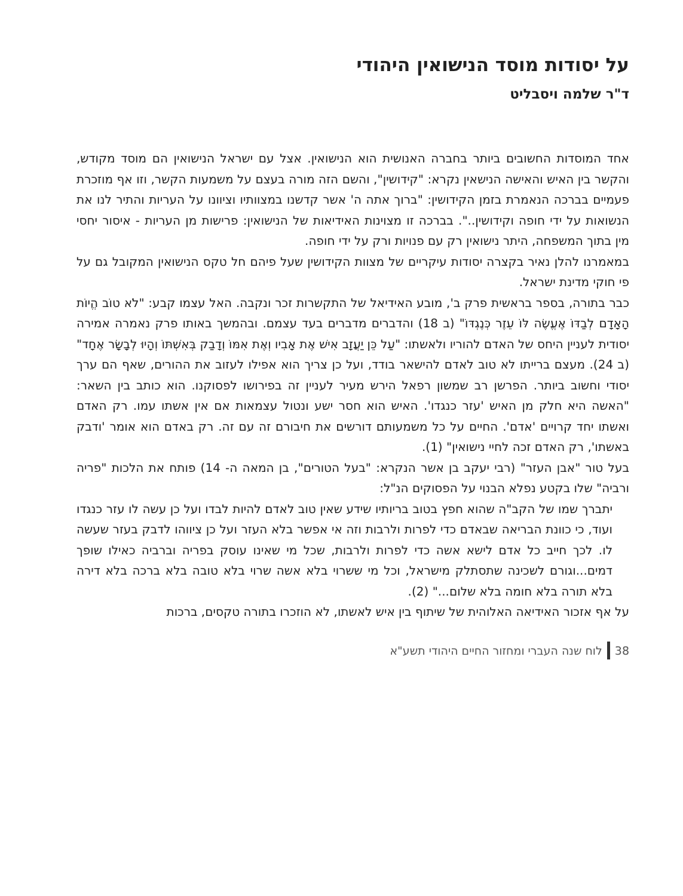על יסודות מוסד הנישואין היהודי
ד"ר שלמה ויסבליט
אחד המוסדות החשובים ביותר בחברה האנושית הוא הנישואין. אצל עם ישראל הנישואין הם מוסד מקודש, והקשר בין האיש והאישה הנישאין נקרא: "קידושין", והשם הזה מורה בעצם על משמעות הקשר, וזו אף מוזכרת פעמיים בברכה הנאמרת בזמן הקידושין: "ברוך אתה ה' אשר קדשנו במצוותיו וציוונו על העריות והתיר לנו את הנשואות על ידי חופה וקידושין..". בברכה זו מצוינות האידיאות של הנישואין: פרישות מן העריות - איסור יחסי מין בתוך המשפחה, היתר נישואין רק עם פנויות ורק על ידי חופה.
במאמרנו להלן נאיר בקצרה יסודות עיקריים של מצוות הקידושין שעל פיהם חל טקס הנישואין המקובל גם על פי חוקי מדינת ישראל.
כבר בתורה, בספר בראשית פרק ב', מובע האידיאל של התקשרות זכר ונקבה. האל עצמו קבע: "לֹא טוֹב הֱיוֹת הָאָדָם לְבַדּוֹ אֶעֱשֶׂה לּוֹ עֵזֶר כְּנֶגְדּוֹ" (ב 18) והדברים מדברים בעד עצמם. ובהמשך באותו פרק נאמרה אמירה יסודית לעניין היחס של האדם להוריו ולאשתו: "עַל כֵּן יַעֲזָב אִישׁ אֶת אָבִיו וְאֶת אִמּוֹ וְדָבַק בְּאִשְׁתּוֹ וְהָיוּ לְבָשָׂר אֶחָד" (ב 24). מעצם ברייתו לא טוב לאדם להישאר בודד, ועל כן צריך הוא אפילו לעזוב את ההורים, שאף הם ערך יסודי וחשוב ביותר. הפרשן רב שמשון רפאל הירש מעיר לעניין זה בפירושו לפסוקנו. הוא כותב בין השאר: "האשה היא חלק מן האיש 'עזר כנגדו'. האיש הוא חסר ישע ונטול עצמאות אם אין אשתו עמו. רק האדם ואשתו יחד קרויים 'אדם'. החיים על כל משמעותם דורשים את חיבורם זה עם זה. רק באדם הוא אומר 'ודבק באשתו', רק האדם זכה לחיי נישואין" (1).
בעל טור "אבן העזר" (רבי יעקב בן אשר הנקרא: "בעל הטורים", בן המאה ה- 14) פותח את הלכות "פריה ורביה" שלו בקטע נפלא הבנוי על הפסוקים הנ"ל:
יתברך שמו של הקב"ה שהוא חפץ בטוב בריותיו שידע שאין טוב לאדם להיות לבדו ועל כן עשה לו עזר כנגדו ועוד, כי כוונת הבריאה שבאדם כדי לפרות ולרבות וזה אי אפשר בלא העזר ועל כן ציווהו לדבק בעזר שעשה לו. לכך חייב כל אדם לישא אשה כדי לפרות ולרבות, שכל מי שאינו עוסק בפריה וברביה כאילו שופך דמים...וגורם לשכינה שתסתלק מישראל, וכל מי ששרוי בלא אשה שרוי בלא טובה בלא ברכה בלא דירה בלא תורה בלא חומה בלא שלום..." (2).
על אף אזכור האידיאה האלוהית של שיתוף בין איש לאשתו, לא הוזכרו בתורה טקסים, ברכות
38 לוח שנה העברי ומחזור החיים היהודי תשע"א